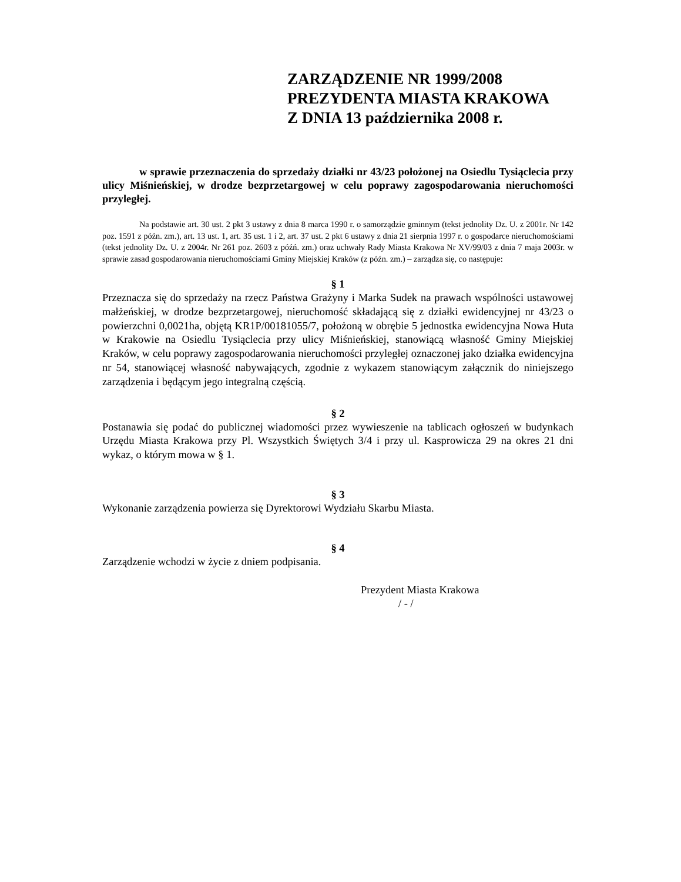ZARZĄDZENIE NR 1999/2008
PREZYDENTA MIASTA KRAKOWA
Z DNIA 13 października 2008 r.
w sprawie przeznaczenia do sprzedaży działki nr 43/23 położonej na Osiedlu Tysiąclecia przy ulicy Miśnieńskiej, w drodze bezprzetargowej w celu poprawy zagospodarowania nieruchomości przyległej.
Na podstawie art. 30 ust. 2 pkt 3 ustawy z dnia 8 marca 1990 r. o samorządzie gminnym (tekst jednolity Dz. U. z 2001r. Nr 142 poz. 1591 z późn. zm.), art. 13 ust. 1, art. 35 ust. 1 i 2, art. 37 ust. 2 pkt 6 ustawy z dnia 21 sierpnia 1997 r. o gospodarce nieruchomościami (tekst jednolity Dz. U. z 2004r. Nr 261 poz. 2603 z późń. zm.) oraz uchwały Rady Miasta Krakowa Nr XV/99/03 z dnia 7 maja 2003r. w sprawie zasad gospodarowania nieruchomościami Gminy Miejskiej Kraków (z późn. zm.) – zarządza się, co następuje:
§ 1
Przeznacza się do sprzedaży na rzecz Państwa Grażyny i Marka Sudek na prawach wspólności ustawowej małżeńskiej, w drodze bezprzetargowej, nieruchomość składającą się z działki ewidencyjnej nr 43/23 o powierzchni 0,0021ha, objętą KR1P/00181055/7, położoną w obrębie 5 jednostka ewidencyjna Nowa Huta w Krakowie na Osiedlu Tysiąclecia przy ulicy Miśnieńskiej, stanowiącą własność Gminy Miejskiej Kraków, w celu poprawy zagospodarowania nieruchomości przyległej oznaczonej jako działka ewidencyjna nr 54, stanowiącej własność nabywających, zgodnie z wykazem stanowiącym załącznik do niniejszego zarządzenia i będącym jego integralną częścią.
§ 2
Postanawia się podać do publicznej wiadomości przez wywieszenie na tablicach ogłoszeń w budynkach Urzędu Miasta Krakowa przy Pl. Wszystkich Świętych 3/4 i przy ul. Kasprowicza 29 na okres 21 dni wykaz, o którym mowa w § 1.
§ 3
Wykonanie zarządzenia powierza się Dyrektorowi Wydziału Skarbu Miasta.
§ 4
Zarządzenie wchodzi w życie z dniem podpisania.
Prezydent Miasta Krakowa
/ - /